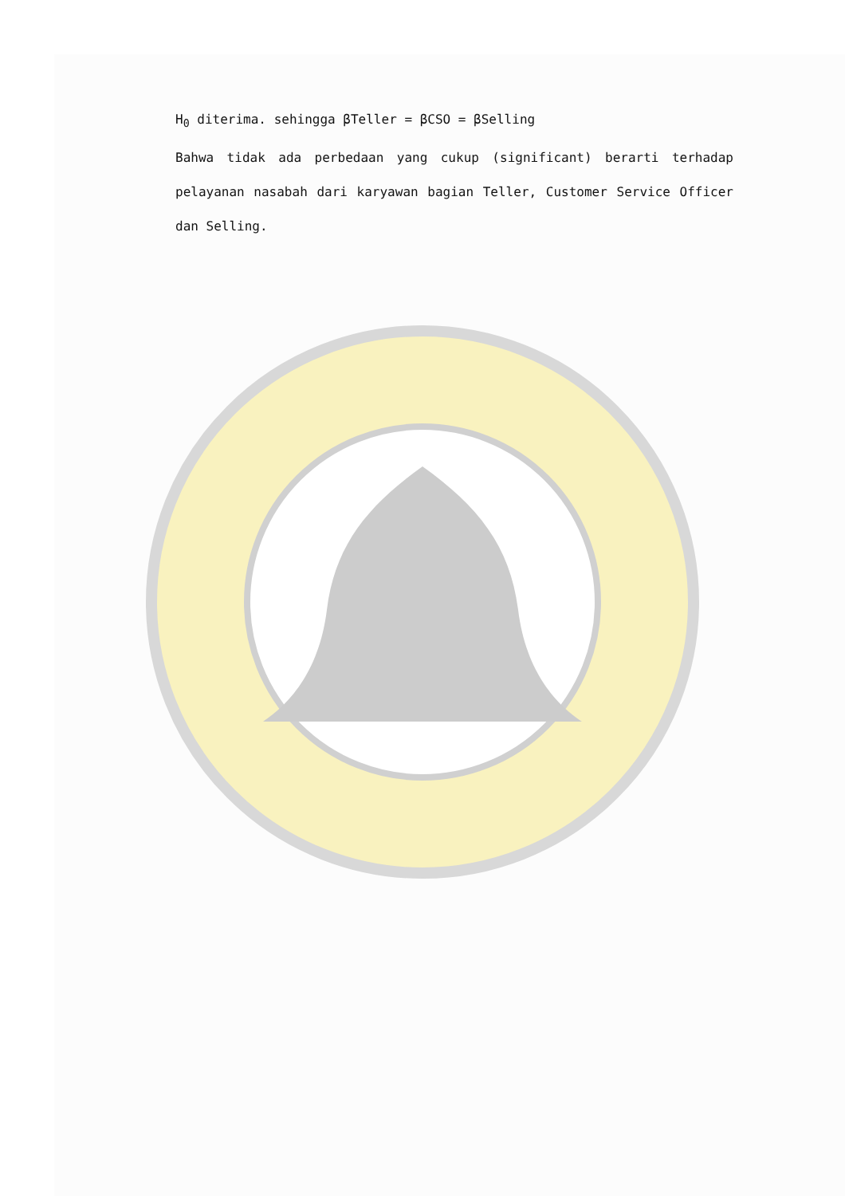H<sub>0</sub> diterima. sehingga βTeller = βCSO = βSelling
Bahwa tidak ada perbedaan yang cukup (significant) berarti terhadap pelayanan nasabah dari karyawan bagian Teller, Customer Service Officer dan Selling.